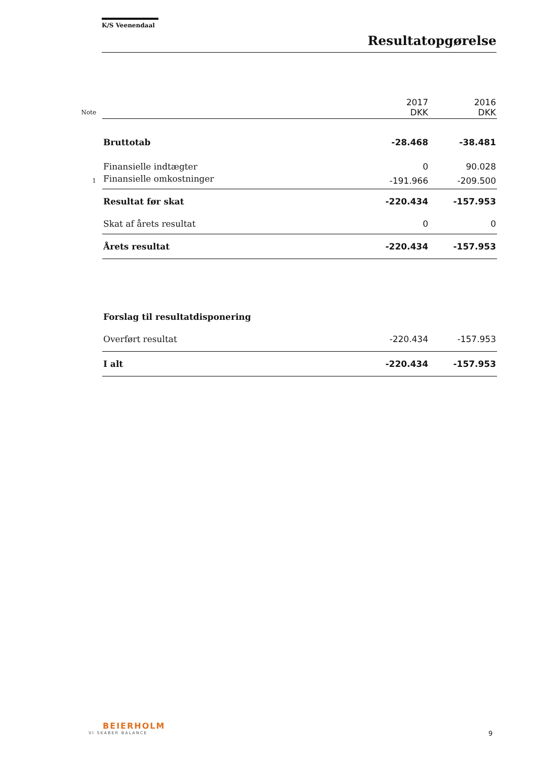K/S Veenendaal
Resultatopgørelse
| | | 2017 DKK | 2016 DKK |
| Note | | | |
| | Bruttotab | -28.468 | -38.481 |
| | Finansielle indtægter | 0 | 90.028 |
| 1 | Finansielle omkostninger | -191.966 | -209.500 |
| | Resultat før skat | -220.434 | -157.953 |
| | Skat af årets resultat | 0 | 0 |
| | Årets resultat | -220.434 | -157.953 |
| | Forslag til resultatdisponering | | |
| | Overført resultat | -220.434 | -157.953 |
| | I alt | -220.434 | -157.953 |
BEIERHOLM
VI SKABER BALANCE
9